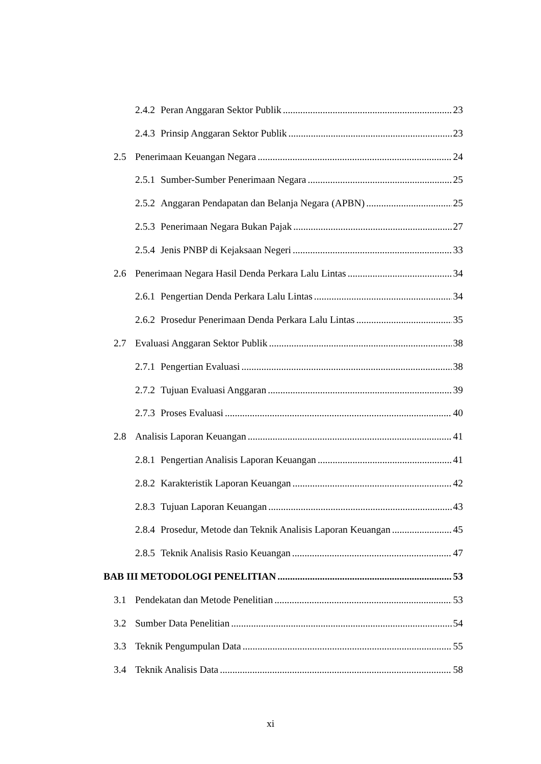2.4.2 Peran Anggaran Sektor Publik 23
2.4.3 Prinsip Anggaran Sektor Publik 23
2.5 Penerimaan Keuangan Negara 24
2.5.1 Sumber-Sumber Penerimaan Negara 25
2.5.2 Anggaran Pendapatan dan Belanja Negara (APBN) 25
2.5.3 Penerimaan Negara Bukan Pajak 27
2.5.4 Jenis PNBP di Kejaksaan Negeri 33
2.6 Penerimaan Negara Hasil Denda Perkara Lalu Lintas 34
2.6.1 Pengertian Denda Perkara Lalu Lintas 34
2.6.2 Prosedur Penerimaan Denda Perkara Lalu Lintas 35
2.7 Evaluasi Anggaran Sektor Publik 38
2.7.1 Pengertian Evaluasi 38
2.7.2 Tujuan Evaluasi Anggaran 39
2.7.3 Proses Evaluasi 40
2.8 Analisis Laporan Keuangan 41
2.8.1 Pengertian Analisis Laporan Keuangan 41
2.8.2 Karakteristik Laporan Keuangan 42
2.8.3 Tujuan Laporan Keuangan 43
2.8.4 Prosedur, Metode dan Teknik Analisis Laporan Keuangan 45
2.8.5 Teknik Analisis Rasio Keuangan 47
BAB III METODOLOGI PENELITIAN 53
3.1 Pendekatan dan Metode Penelitian 53
3.2 Sumber Data Penelitian 54
3.3 Teknik Pengumpulan Data 55
3.4 Teknik Analisis Data 58
xi